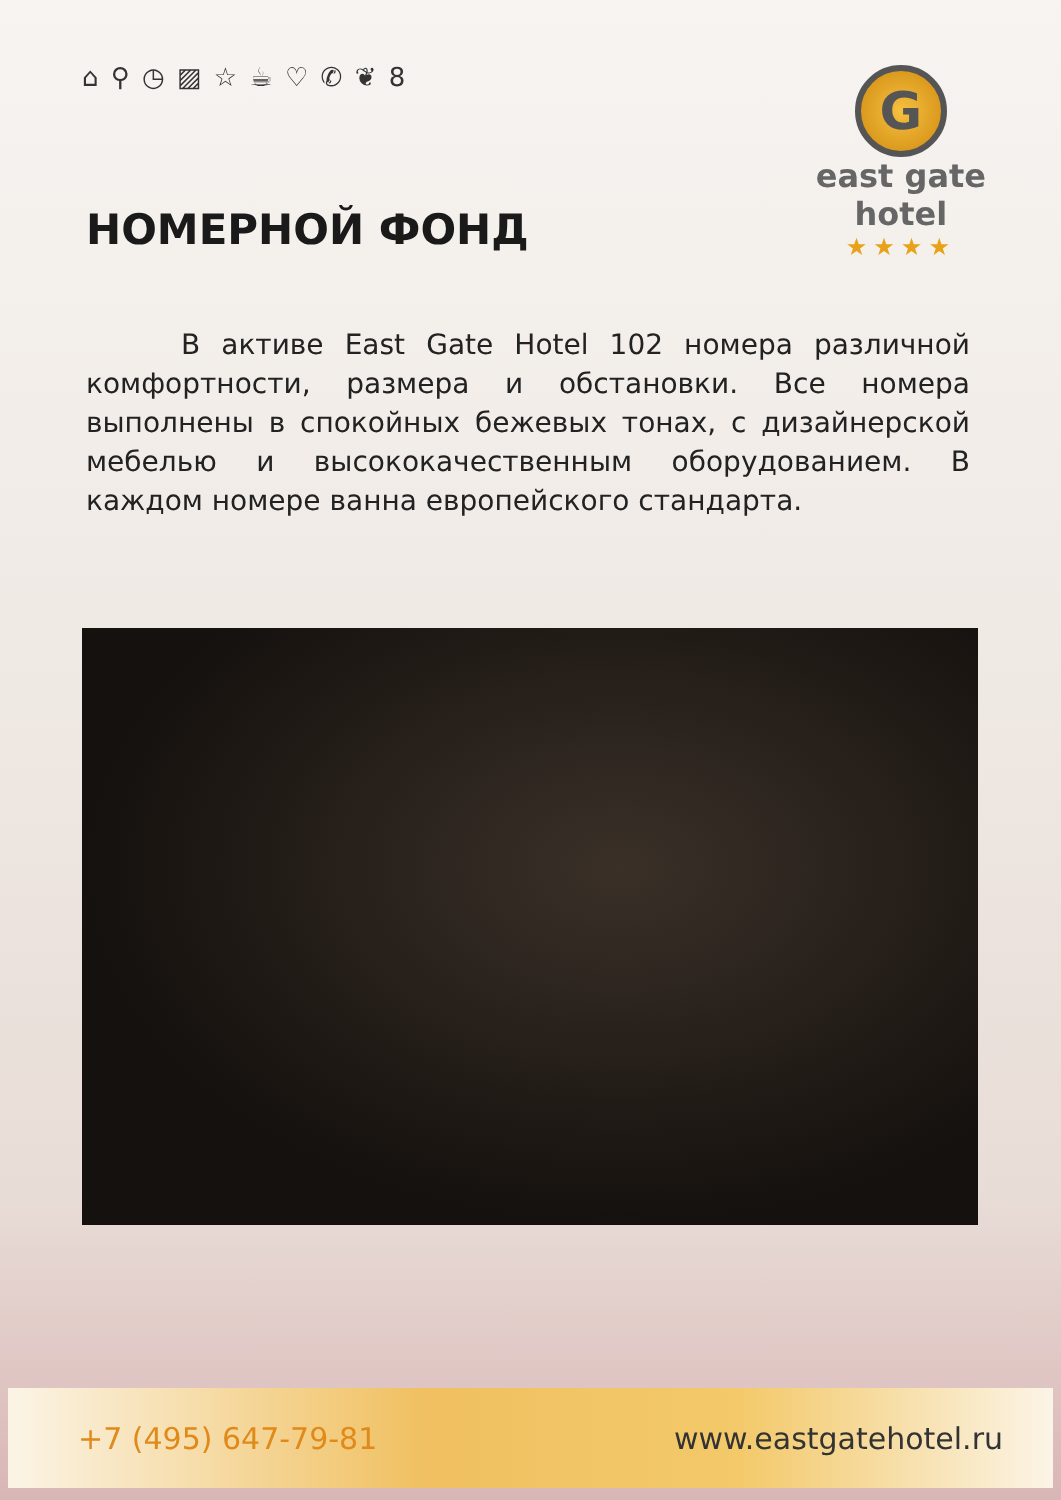⌂ ⚲ ◷ ▨ ☆ ☕ ♡ ✆ ❦ 8
G
east gate
hotel
★★★★
НОМЕРНОЙ ФОНД
В активе East Gate Hotel 102 номера различной комфортности, размера и обстановки. Все номера выполнены в спокойных бежевых тонах, с дизайнерской мебелью и высококачественным оборудованием. В каждом номере ванна европейского стандарта.
+7 (495) 647-79-81 www.eastgatehotel.ru